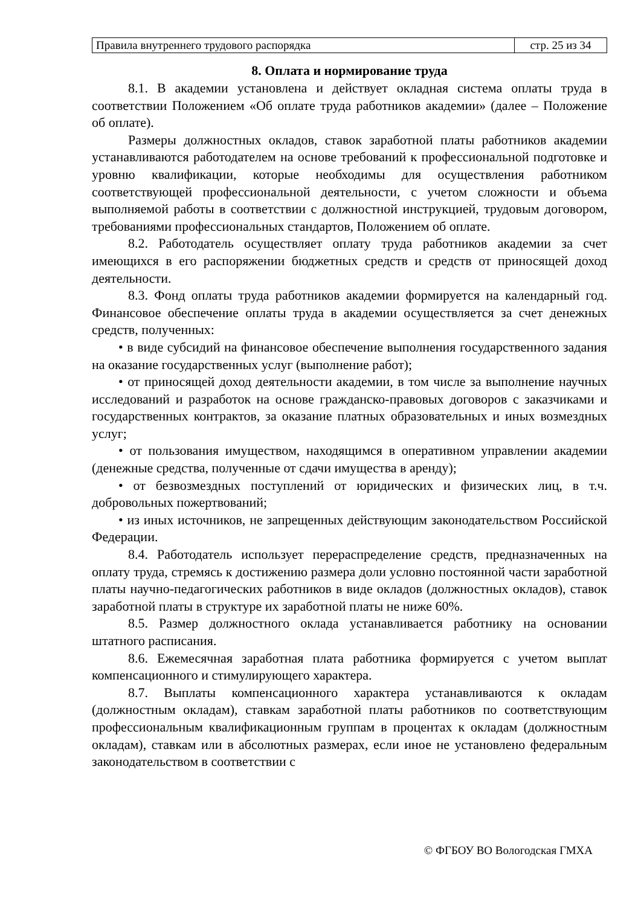| Правила внутреннего трудового распорядка | стр. 25 из 34 |
8. Оплата и нормирование труда
8.1. В академии установлена и действует окладная система оплаты труда в соответствии Положением «Об оплате труда работников академии» (далее – Положение об оплате).
Размеры должностных окладов, ставок заработной платы работников академии устанавливаются работодателем на основе требований к профессиональной подготовке и уровню квалификации, которые необходимы для осуществления работником соответствующей профессиональной деятельности, с учетом сложности и объема выполняемой работы в соответствии с должностной инструкцией, трудовым договором, требованиями профессиональных стандартов, Положением об оплате.
8.2. Работодатель осуществляет оплату труда работников академии за счет имеющихся в его распоряжении бюджетных средств и средств от приносящей доход деятельности.
8.3. Фонд оплаты труда работников академии формируется на календарный год. Финансовое обеспечение оплаты труда в академии осуществляется за счет денежных средств, полученных:
• в виде субсидий на финансовое обеспечение выполнения государственного задания на оказание государственных услуг (выполнение работ);
• от приносящей доход деятельности академии, в том числе за выполнение научных исследований и разработок на основе гражданско-правовых договоров с заказчиками и государственных контрактов, за оказание платных образовательных и иных возмездных услуг;
• от пользования имуществом, находящимся в оперативном управлении академии (денежные средства, полученные от сдачи имущества в аренду);
• от безвозмездных поступлений от юридических и физических лиц, в т.ч. добровольных пожертвований;
• из иных источников, не запрещенных действующим законодательством Российской Федерации.
8.4. Работодатель использует перераспределение средств, предназначенных на оплату труда, стремясь к достижению размера доли условно постоянной части заработной платы научно-педагогических работников в виде окладов (должностных окладов), ставок заработной платы в структуре их заработной платы не ниже 60%.
8.5. Размер должностного оклада устанавливается работнику на основании штатного расписания.
8.6. Ежемесячная заработная плата работника формируется с учетом выплат компенсационного и стимулирующего характера.
8.7. Выплаты компенсационного характера устанавливаются к окладам (должностным окладам), ставкам заработной платы работников по соответствующим профессиональным квалификационным группам в процентах к окладам (должностным окладам), ставкам или в абсолютных размерах, если иное не установлено федеральным законодательством в соответствии с
© ФГБОУ ВО Вологодская ГМХА